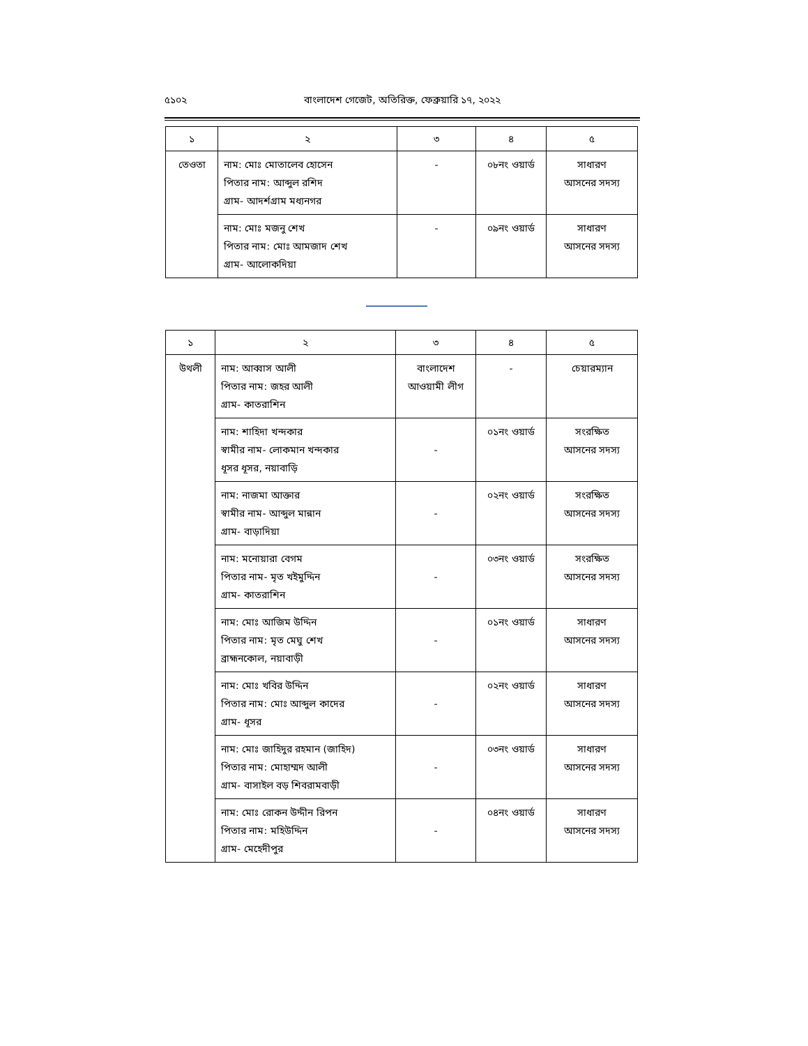৫১০২ বাংলাদেশ গেজেট, অতিরিক্ত, ফেব্রুয়ারি ১৭, ২০২২
| ১ | ২ | ৩ | ৪ | ৫ |
| --- | --- | --- | --- | --- |
| তেওতা | নাম: মোঃ মোতালেব হোসেন পিতার নাম: আব্দুল রশিদ গ্রাম- আদর্শগ্রাম মধ্যনগর | - | ০৮নং ওয়ার্ড | সাধারণ আসনের সদস্য |
| | নাম: মোঃ মজনু শেখ পিতার নাম: মোঃ আমজাদ শেখ গ্রাম- আলোকদিয়া | - | ০৯নং ওয়ার্ড | সাধারণ আসনের সদস্য |
| ১ | ২ | ৩ | ৪ | ৫ |
| --- | --- | --- | --- | --- |
| উথলী | নাম: আব্বাস আলী পিতার নাম: জহর আলী গ্রাম- কাতরাশিন | বাংলাদেশ আওয়ামী লীগ | - | চেয়ারম্যান |
| | নাম: শাহিদা খন্দকার স্বামীর নাম- লোকমান খন্দকার ধূসর ধূসর, নয়াবাড়ি | - | ০১নং ওয়ার্ড | সংরক্ষিত আসনের সদস্য |
| | নাম: নাজমা আক্তার স্বামীর নাম- আব্দুল মান্নান গ্রাম- বাড়াদিয়া | - | ০২নং ওয়ার্ড | সংরক্ষিত আসনের সদস্য |
| | নাম: মনোয়ারা বেগম পিতার নাম- মৃত খইমুদ্দিন গ্রাম- কাতরাশিন | - | ০৩নং ওয়ার্ড | সংরক্ষিত আসনের সদস্য |
| | নাম: মোঃ আজিম উদ্দিন পিতার নাম: মৃত মেঘু শেখ ব্রাহ্মনকোল, নয়াবাড়ী | - | ০১নং ওয়ার্ড | সাধারণ আসনের সদস্য |
| | নাম: মোঃ খবির উদ্দিন পিতার নাম: মোঃ আব্দুল কাদের গ্রাম- ধূসর | - | ০২নং ওয়ার্ড | সাধারণ আসনের সদস্য |
| | নাম: মোঃ জাহিদুর রহমান (জাহিদ) পিতার নাম: মোহাম্মদ আলী গ্রাম- বাসাইল বড় শিবরামবাড়ী | - | ০৩নং ওয়ার্ড | সাধারণ আসনের সদস্য |
| | নাম: মোঃ রোকন উদ্দীন রিপন পিতার নাম: মহিউদ্দিন গ্রাম- মেহেদীপুর | - | ০৪নং ওয়ার্ড | সাধারণ আসনের সদস্য |